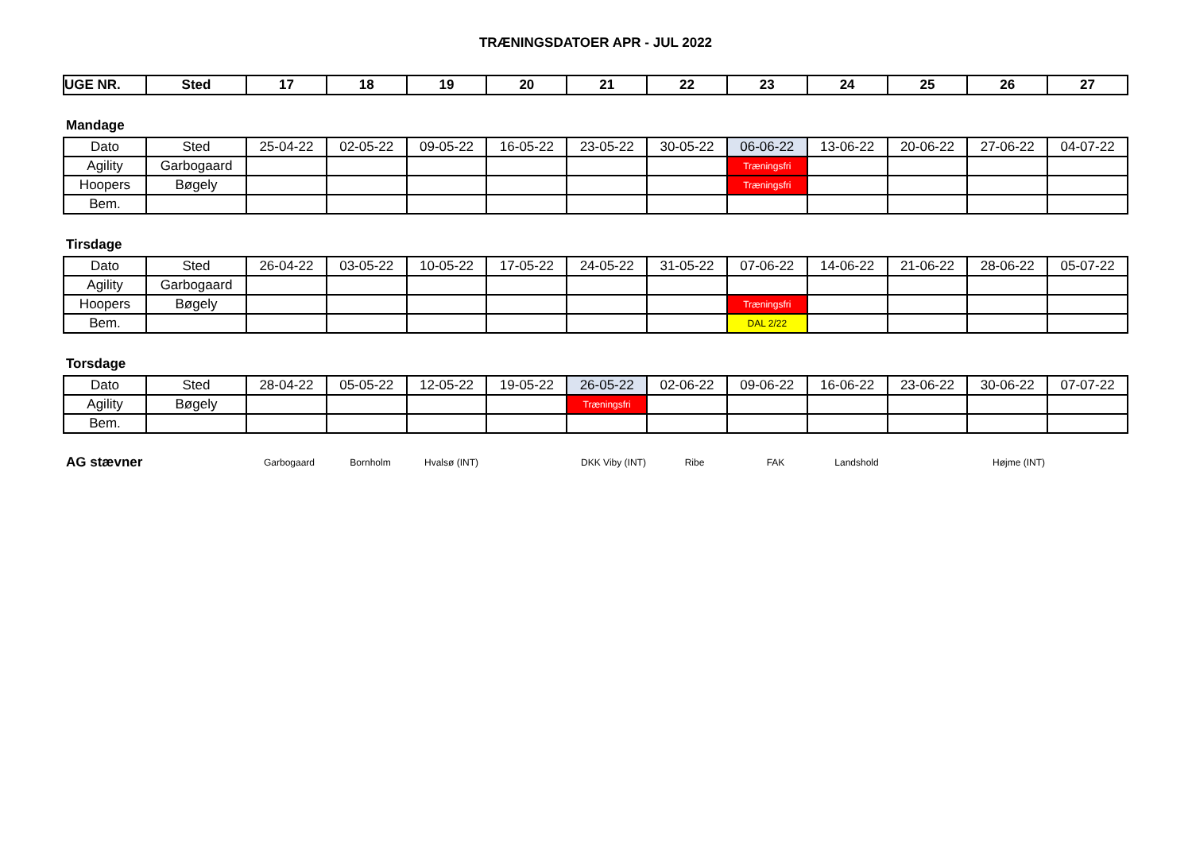TRÆNINGSDATOER APR - JUL 2022
| UGE NR. | Sted | 17 | 18 | 19 | 20 | 21 | 22 | 23 | 24 | 25 | 26 | 27 |
| --- | --- | --- | --- | --- | --- | --- | --- | --- | --- | --- | --- | --- |
Mandage
| Dato | Sted | 25-04-22 | 02-05-22 | 09-05-22 | 16-05-22 | 23-05-22 | 30-05-22 | 06-06-22 | 13-06-22 | 20-06-22 | 27-06-22 | 04-07-22 |
| Agility | Garbogaard | | | | | | | Træningsfri | | | | |
| Hoopers | Bøgely | | | | | | | Træningsfri | | | | |
| Bem. | | | | | | | | | | | | |
Tirsdage
| Dato | Sted | 26-04-22 | 03-05-22 | 10-05-22 | 17-05-22 | 24-05-22 | 31-05-22 | 07-06-22 | 14-06-22 | 21-06-22 | 28-06-22 | 05-07-22 |
| Agility | Garbogaard | | | | | | | | | | | |
| Hoopers | Bøgely | | | | | | | Træningsfri | | | | |
| Bem. | | | | | | | | DAL 2/22 | | | | |
Torsdage
| Dato | Sted | 28-04-22 | 05-05-22 | 12-05-22 | 19-05-22 | 26-05-22 | 02-06-22 | 09-06-22 | 16-06-22 | 23-06-22 | 30-06-22 | 07-07-22 |
| Agility | Bøgely | | | | | Træningsfri | | | | | | |
| Bem. | | | | | | | | | | | | |
AG stævner Garbogaard Bornholm Hvalsø (INT) DKK Viby (INT) Ribe FAK Landshold Højme (INT)